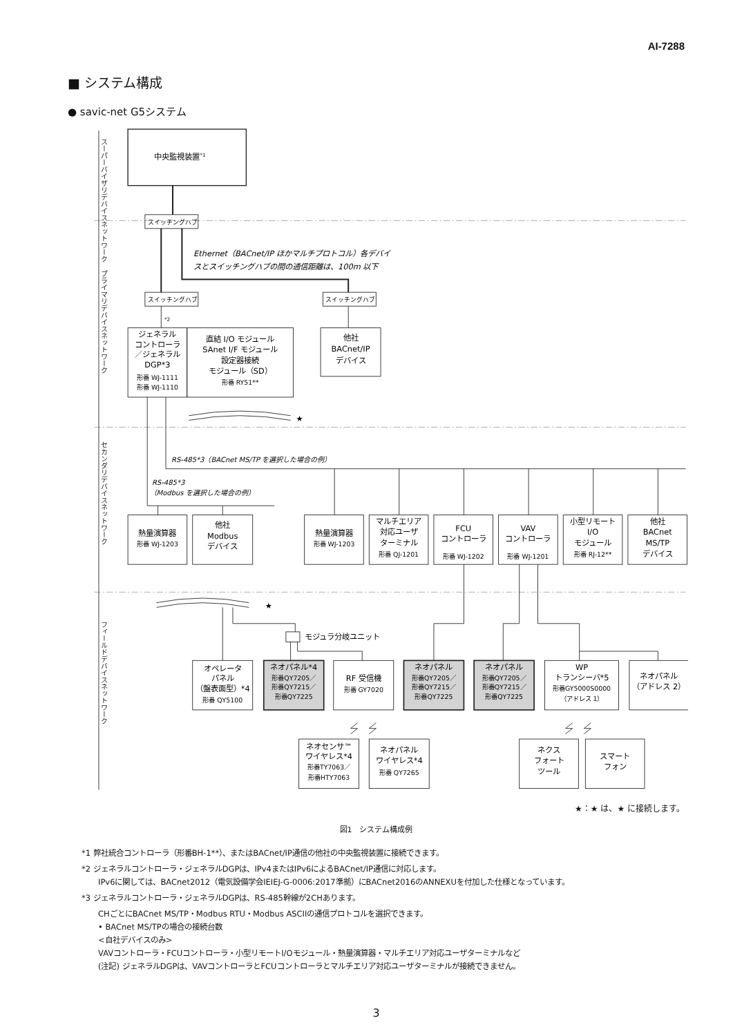AI-7288
■ システム構成
● savic-net G5システム
スーパーバイザリデバイスネットワーク
プライマリデバイスネットワーク
セカンダリデバイスネットワーク
フィールドデバイスネットワーク
中央監視装置*1
スイッチングハブ
スイッチングハブ
スイッチングハブ
Ethernet（BACnet/IP ほかマルチプロトコル）各デバイ
スとスイッチングハブの間の通信距離は、100m 以下
*2
ジェネラル
コントローラ
／ジェネラル
DGP*3
形番 WJ-1111
形番 WJ-1110
直結 I/O モジュール
SAnet I/F モジュール
設定器接続
モジュール（SD）
形番 RY51**
他社
BACnet/IP
デバイス
★
RS-485*3（BACnet MS/TP を選択した場合の例）
RS-485*3
（Modbus を選択した場合の例）
熱量演算器
形番 WJ-1203
他社
Modbus
デバイス
熱量演算器
形番 WJ-1203
マルチエリア
対応ユーザ
ターミナル
形番 QJ-1201
FCU
コントローラ
形番 WJ-1202
VAV
コントローラ
形番 WJ-1201
小型リモート
I/O
モジュール
形番 RJ-12**
他社
BACnet
MS/TP
デバイス
★
モジュラ分岐ユニット
オペレータ
パネル
（盤表面型）*4
形番 QY5100
ネオパネル*4
形番QY7205／
形番QY7215／
形番QY7225
RF 受信機
形番 GY7020
ネオパネル
形番QY7205／
形番QY7215／
形番QY7225
ネオパネル
形番QY7205／
形番QY7215／
形番QY7225
WP
トランシーバ*5
形番GY5000S0000
（アドレス 1）
ネオパネル
（アドレス 2）
ネオセンサ™
ワイヤレス*4
形番TY7063／
形番HTY7063
ネオパネル
ワイヤレス*4
形番 QY7265
ネクス
フォート
ツール
スマート
フォン
★：★ は、★ に接続します。
図1　システム構成例
*1 弊社統合コントローラ（形番BH-1**）、またはBACnet/IP通信の他社の中央監視装置に接続できます。
*2 ジェネラルコントローラ・ジェネラルDGPは、IPv4またはIPv6によるBACnet/IP通信に対応します。
IPv6に関しては、BACnet2012（電気設備学会IEIEJ-G-0006:2017準拠）にBACnet2016のANNEXUを付加した仕様となっています。
*3 ジェネラルコントローラ・ジェネラルDGPは、RS-485幹線が2CHあります。
CHごとにBACnet MS/TP・Modbus RTU・Modbus ASCIIの通信プロトコルを選択できます。
• BACnet MS/TPの場合の接続台数
<自社デバイスのみ>
VAVコントローラ・FCUコントローラ・小型リモートI/Oモジュール・熱量演算器・マルチエリア対応ユーザターミナルなど
(注記) ジェネラルDGPは、VAVコントローラとFCUコントローラとマルチエリア対応ユーザターミナルが接続できません。
3